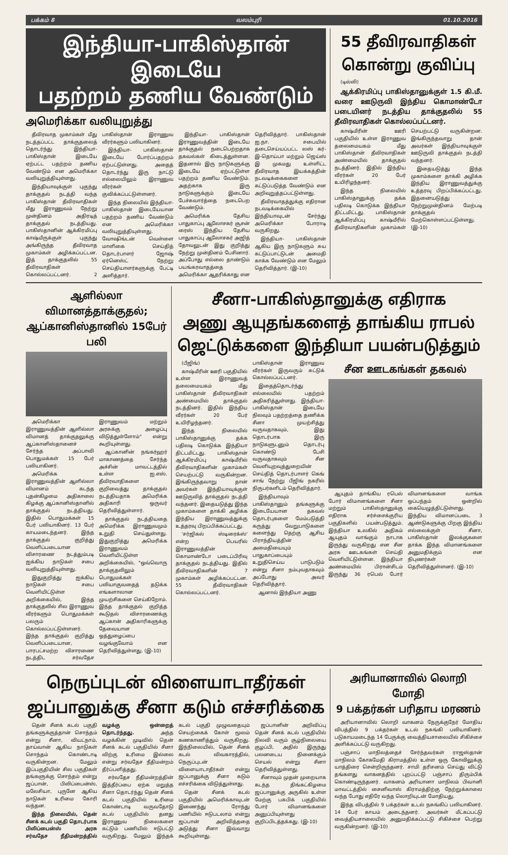பக்கம் 8 வலம்புரி 01.10.2016
இந்தியா-பாகிஸ்தான் இடையே
பதற்றம் தணிய வேண்டும்
அமெரிக்கா வலியுறுத்து
தீவிரவாத முகாம்கள் மீது நடத்தப்பட்ட தாக்குதலைத் தொடர்ந்து இந்தியா- பாகிஸ்தான் இடையே ஏற்பட்ட பதற்றம் தணிய வேண்டும் என அமெரிக்கா வலியுறுத்தியுள்ளது.
இந்தியாவுக்குள் புகுந்து தாக்குதல் நடத்தி வந்த பாகிஸ்தான் தீவிரவாதிகள் மீது இராணுவம் நேற்று முன்தினம் அதிரடித் தாக்குதல் நடத்தியது. பாகிஸ்தானின் ஆக்கிரமிப்பு காஷ்மீருக்குள் புகுந்து அங்கிருந்த தீவிரவாத முகாம்கள் அழிக்கப்பட்டன. இத் தாக்குதலில் 55 தீவிரவாதிகள் கொல்லப்பட்டனர். 2 பாகிஸ்தான் இராணுவ வீரர்களும் பலியாகினர்.
இந்தியா- பாகிஸ்தான் இடையே போர்ப்பதற்றம் ஏற்பட்டுள்ளது. அதைத் தொடர்ந்து இரு நாட்டு எல்லையிலும் இராணுவ வீரர்கள் குவிக்கப்பட்டுள்ளனர்.
இந்த நிலையில் இந்தியா- பாகிஸ்தான் இடையேயான பதற்றம் தணிய வேண்டும் என அமெரிக்கா வலியுறுத்தியுள்ளது. வோஷிங்டன் வெள்ளை மாளிகை செய்தித் தொடர்பாளர் ஜோஷ் ஏர்னெஸ்ட் நேற்று செய்தியாளர்களுக்கு பேட்டி அளித்தார்.
இந்தியா- பாகிஸ்தான் இராணுவத்தின் இடையே தாக்குதல் நடைபெற்றதாக தகவல்கள் கிடைத்துள்ளன. இதனால் இரு நாடுகளுக்கு இடையே ஏற்பட்டுள்ள பதற்றம் தணிய வேண்டும். அதற்காக இரு நாடுகளுக்கும் இடையே பேச்சுவார்த்தை நடைபெற வேண்டும்.
அமெரிக்க தேசிய பாதுகாப்பு ஆலோசகர் சூசன் ரைஸ் இந்திய தேசிய பாதுகாப்பு ஆலோசகர் அஜித் தோவலுடன் இது குறித்து நேற்று முன்தினம் பேசினார். அப்போது எல்லை தாண்டும் பயங்கரவாதத்தை அமெரிக்கா ஆதரிக்காது என தெரிவித்தார். பாகிஸ்தான் ஐ.நா. சபையில் தடைசெய்யப்பட்ட லஸ் கர்-இ-தொய்பா மற்றும் ஜெய்ஸ் இ முகமது உள்ளிட்ட தீவிரவாத இயக்கத்தின் நடவடிக்கைகளை கட்டுப்படுத்த வேண்டும் என அறிவுறுத்தப்பட்டுள்ளது.
தீவிரவாதத்துக்கு எதிரான நடவடிக்கையில் இந்தியாவுடன் சேர்ந்து அமெரிக்கா போராடி வருகிறது.
இந்தியா- பாகிஸ்தான் ஆகிய இரு நாடுகளும் சுய கட்டுப்பாட்டுடன் அமைதி காக்க வேண்டும் என மேலும் தெரிவித்தார். (இ-10)
55 தீவிரவாதிகள்
கொன்று குவிப்பு
(டில்லி)
ஆக்கிரமிப்பு பாகிஸ்தானுக்குள் 1.5 கி.மீ. வரை ஊடுருவி இந்திய கொமாண்டோ படையினர் நடத்திய தாக்குதலில் 55 தீவிரவாதிகள் கொல்லப்பட்டனர்.
காஷ்மீரின் ஊரி பகுதியில் உள்ள இராணுவ தலைமையகம் மீது பாகிஸ்தான் தீவிரவாதிகள் அண்மையில் தாக்குதல் நடத்தினர். இதில் இந்திய வீரர்கள் 20 பேர் உயிரிழந்தனர்.
இந்த நிலையில் பாகிஸ்தானுக்கு தக்க பதிலடி கொடுக்க இந்தியா திட்டமிட்டது. பாகிஸ்தான் ஆக்கிரமிப்பு காஷ்மீரில் தீவிரவாதிகளின் முகாம்கள் செயற்பட்டு வருகின்றன. இங்கிருந்தவாறு தான் அவர்கள் இந்தியாவுக்குள் ஊடுருவி தாக்குதல் நடத்தி வந்தனர்.
இதையடுத்து இந்த முகாம்களை தாக்கி அழிக்க இந்திய இராணுவத்துக்கு உத்தரவு பிறப்பிக்கப்பட்டது. இதனையடுத்து நேற்றுமுன்தினம் மேற்படி தாக்குதல் மேற்கொள்ளப்பட்டுள்ளது. (இ-10)
ஆளில்லா விமானத்தாக்குதல்;
ஆப்கானிஸ்தானில் 15பேர் பலி
அமெரிக்கா இராணுவத்தின் ஆளில்லா விமானத் தாக்குதலுக்கு ஆப்கானிஸ்தானைச் சேர்ந்த அப்பாவி பொதுமக்கள் 15 பேர் பலியாகினர்.
அமெரிக்க இராணுவத்தின் ஆளில்லா விமானம் கடந்த புதன்கிழமை அதிகாலை கிழக்கு ஆப்கானிஸ்தானில் தாக்குதல் நடத்தியது. இதில் பொதுமக்கள் 15 பேர் பலியாகினர். 13 பேர் காயமடைந்தனர். இந்த தாக்குதல் குறித்து வெளிப்படையான விசாரணை நடத்தும்படி ஐக்கிய நாடுகள் சபை வலியுறுத்தியுள்ளது.
இதுகுறித்து ஐக்கிய நாடுகள் சபை வெளியிட்டுள்ள அறிக்கையில், இந்த தாக்குதலில் சில இராணுவ வீரர்களும் பொதுமக்கள் பலரும் கொல்லப்பட்டுள்ளனர். இந்த தாக்குதல் குறித்து வெளிப்படையான, பாரபட்சமற்ற விசாரணை நடத்திட சர்வதேச இராணுவம் மற்றும் அரசுக்கு அழைப்பு விடுத்துள்ளோம்" என்று கூறியுள்ளது.
ஆப்கானின் நங்கர்ஹர் மாகாணத்தை சேர்ந்த அச்சின் மாவட்டத்தில் உள்ள ஐ.எஸ். தீவிரவாதிகளை குறிவைத்து தாக்குதல் நடத்தியதாக அமெரிக்க அதிகாரி ஒருவர் தெரிவித்துள்ளார்.
தாக்குதல் நடத்தியதை அமெரிக்க இராணுவமும் உறுதி செய்துள்ளது. இதுகுறித்து அமெரிக்க இராணுவம் வெளியிட்டுள்ள அறிக்கையில், "ஒவ்வொரு தாக்குதலிலும் பொதுமக்கள் பலியாகுவதைத் தடுக்க எங்களாலான முயற்சிகளை செய்கிறோம். இந்த தாக்குதல் குறித்த கூடுதல் விசாரணைக்கு ஆப்கான் அதிகாரிகளுக்கு தேவையான ஒத்துழைப்பை வழங்குவோம் என தெரிவித்துள்ளது. (இ-10)
சீனா-பாகிஸ்தானுக்கு எதிராக
அணு ஆயுதங்களைத் தாங்கிய ராபல்
ஜெட்டுக்களை இந்தியா பயன்படுத்தும்
(பீஜிங்)
காஷ்மீரின் ஊரி பகுதியில் உள்ள இராணுவத் தலைமையகம் மீது பாகிஸ்தான் தீவிரவாதிகள் அண்மையில் தாக்குதல் நடத்தினர். இதில் இந்திய வீரர்கள் 20 பேர் உயிரிழந்தனர்.
இந்த நிலையில் பாகிஸ்தானுக்கு தக்க பதிலடி கொடுக்க இந்தியா திட்டமிட்டது. பாகிஸ்தான் ஆக்கிரமிப்பு காஷ்மீரில் தீவிரவாதிகளின் முகாம்கள் செயற்பட்டு வருகின்றன. இங்கிருந்தவாறு தான் அவர்கள் இந்தியாவுக்குள் ஊடுருவித் தாக்குதல் நடத்தி வந்தனர். இதையடுத்து இந்த முகாம்களை தாக்கி அழிக்க இந்திய இராணுவத்துக்கு உத்தரவு பிறப்பிக்கப்பட்டது.
'சர்ஜிகல் ஸ்டிரைக்ஸ்' என்ற பெயரில் இராணுவத்தின் கொமாண்டோ படைப்பிரிவு தாக்குதல் நடத்தியது. இதில் தீவிரவாதிகளின் 7 முகாம்கள் அழிக்கப்பட்டன. 55 தீவிரவாதிகள் கொல்லப்பட்டனர். பாகிஸ்தான் இராணுவ வீரர்கள் இருவரும் சுட்டுக் கொல்லப்பட்டனர்.
இதைத்தொடர்ந்து எல்லையில் பதற்றம் அதிகரித்துள்ளது. இந்தியா-பாகிஸ்தான் இடையே நிலவும் பதற்றத்தை தணிக்க சீனா முயற்சித்து வருவதாகவும், இது தொடர்பாக இரு நாடுகளுடனும் தொடர்பு கொண்டு பேசி வருவதாகவும் சீன வெளியுறவுத்துறையின் செய்தித் தொடர்பாளர் கெங் சாங் நேற்று பீஜிங் நகரில் நிருபர்களிடம் தெரிவித்தார்.
இந்தியாவும் பாகிஸ்தானும் தங்களுக்கு இடையேயான தகவல் தொடர்புகளை மேம்படுத்தி கருத்து வேறுபாடுகளை களைந்து தெற்கு ஆசிய பிராந்தியத்தின் அமைதியையும் பாதுகாப்பையும் உறுதிசெய்ய பாடுபடும் என்று சீனா நம்புவதாகவும் அப்போது அவர் தெரிவித்தார்.
ஆனால் இந்தியா அணு
சீன ஊடகங்கள் தகவல்
ஆயுதம் தாங்கிய ரபெல் போர் விமானங்களை சீனா மற்றும் பாகிஸ்தானுக்கு எதிராக சர்ச்சைக்குரிய பகுதிகளில் பயன்படுத்தும். இந்தியா உலகில் அதிகம் ஆயுதம் வாங்கும் நாடாக இருந்து வருகிறது என சீன அரசு ஊடகங்கள் செய்தி வெளியிட்டுள்ளன. இந்தியா அண்மையில் பிரான்சிடம் இருந்து 36 ரபெல் போர் விமானங்களை வாங்க ஒப்பந்தம் ஒன்றில் கையெழுத்திட்டுள்ளது. இந்திய விமானப்படை 3 ஆண்டுகளுக்கு பிறகு இந்திய எல்லைக்குள் சீனா, பாகிஸ்தான் இலக்குகளை தாக்க இந்த விமானங்களை அனுமதிக்கும் என நிபுணர்கள் தெரிவித்துள்ளனர். (இ-10)
நெருப்புடன் விளையாடாதீர்கள்
ஜப்பானுக்கு சீனா கடும் எச்சரிக்கை
தென் சீனக் கடல் பகுதி தங்களுக்குத்தான் சொந்தம் என்று சீனா, வியட்நாம், தாய்வான் ஆகிய நாடுகள் சொந்தம் கொண்டாடி வருகின்றன. மேலும் இப்பகுதியின் சில பகுதிகள் தங்களுக்கு சொந்தம் என்று ஜப்பான், பிலிப்பைன்ஸ், மலேசியா, புருனே ஆகிய நாடுகள் உரிமை கோரி வந்தன.
இந்த நிலையில், தென் சீனக் கடல் பகுதி தொடர்பாக பிலிப்பைன்ஸ் அரசு சர்வதேச நீதிமன்றத்தில் வழக்கு ஒன்றைத் தொடர்ந்தது. அந்த வழக்கின் முடிவில் தென் சீனக் கடல் பகுதியில் சீனா விற்கு உரிமை இல்லை என்று சர்வதேச நீதிமன்றம் தீர்ப்பளித்தது.
சர்வதேச நீதிமன்றத்தின் இத்தீர்ப்பை ஏற்க மறுத்த சீனா தொடர்ந்து தென் சீனக் கடல் பகுதியில் உரிமை கொண்டாடி வருவதோடு கடல் பகுதியில் தனது இராணுவ நிலைகளை கட்டும் பணியில் ஈடுபட்டு வருகிறது. மேலும் இந்தக் கடல் பகுதி முழுவதையும் செயற்கைக் கோள் மூலம் கணகாணித்தும் வருகிறது. இந்நிலையில், தென் சீனக் கடல் விவகாரத்தில், நெருப்புடன் விளையாடாதீர்கள் என்று ஜப்பானுக்கு சீனா கடும் எச்சரிக்கை விடுத்துள்ளது.
தென் சீனக் கடல் பகுதியில் அமெரிக்காவுடன் இணைந்து ரோந்து பணியில் ஈடுபடலாம் என்று ஜப்பான் அறிவித்ததை அடுத்து சீனா இவ்வாறு கூறியுள்ளது.
ஜப்பானின் அறிவிப்பு தென் சீனக் கடல் பகுதியில் நிலவி வரும் சூழ்நிலையை குழப்பி, அதில் இருந்து பலனடைய நினைக்கும் செயல் என்று சீனா தெரிவித்துள்ளது.
சீனாவும் முதன் முறையாக கடந்த திங்கட்கிழமை ஜப்பானுக்கு அருகில் உள்ள மேற்கு பசுபிக் பகுதியில் போர் விமானங்களை அனுப்பியுள்ளது குறிப்பிடத்தக்கது. (இ-10)
அரியானாவில் லொறி மோதி
9 பக்தர்கள் பரிதாப மரணம்
அரியானாவில் லொறி வாகனம் நேருக்குநேர் மோதிய விபத்தில் 9 பக்தர்கள் உடல் நசுங்கி பலியாகினர். படுகாயமடைந்த 14 பேருக்கு வைத்தியசாலையில் சிகிச்சை அளிக்கப்பட்டு வருகிறது.
பஞ்சாப் மாநிலத்தைச் சேர்ந்தவர்கள் ராஜஸ்தான் மாநிலம் கோகமேதி கிராமத்தில் உள்ள ஒரு கோவிலுக்கு யாத்திரை சென்றிருந்தனர். சாமி தரிசனம் செய்து விட்டு தங்களது வாகனத்தில் புறப்பட்டு பஞ்சாப் திரும்பிக் கொண்டிருந்தனர். வாகனம் அரியானா மாநிலம் பிவானி மாவட்டத்தில் சைனிவாஸ் கிராமத்திற்கு நேற்றுக்காலை வந்த போது எதிரே வந்த லொறியுடன் மோதியது.
இந்த விபத்தில் 9 பக்தர்கள் உடல் நசுங்கிப் பலியாகினர். 14 பேர் காயம் அடைந்தனர். அவர்கள் மீட்கப்பட்டு வைத்தியசாலையில் அனுமதிக்கப்பட்டு சிகிச்சை பெற்று வருகின்றனர். (இ-10)